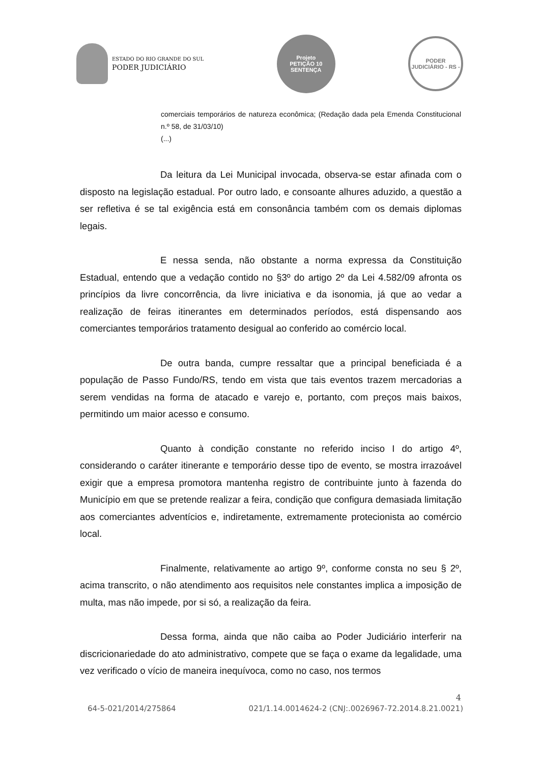ESTADO DO RIO GRANDE DO SUL
PODER JUDICIÁRIO
Projeto
PETIÇÃO 10
SENTENÇA
PODER JUDICIÁRIO - RS -
comerciais temporários de natureza econômica; (Redação dada pela Emenda Constitucional n.º 58, de 31/03/10)
(...)
Da leitura da Lei Municipal invocada, observa-se estar afinada com o disposto na legislação estadual. Por outro lado, e consoante alhures aduzido, a questão a ser refletiva é se tal exigência está em consonância também com os demais diplomas legais.
E nessa senda, não obstante a norma expressa da Constituição Estadual, entendo que a vedação contido no §3º do artigo 2º da Lei 4.582/09 afronta os princípios da livre concorrência, da livre iniciativa e da isonomia, já que ao vedar a realização de feiras itinerantes em determinados períodos, está dispensando aos comerciantes temporários tratamento desigual ao conferido ao comércio local.
De outra banda, cumpre ressaltar que a principal beneficiada é a população de Passo Fundo/RS, tendo em vista que tais eventos trazem mercadorias a serem vendidas na forma de atacado e varejo e, portanto, com preços mais baixos, permitindo um maior acesso e consumo.
Quanto à condição constante no referido inciso I do artigo 4º, considerando o caráter itinerante e temporário desse tipo de evento, se mostra irrazoável exigir que a empresa promotora mantenha registro de contribuinte junto à fazenda do Município em que se pretende realizar a feira, condição que configura demasiada limitação aos comerciantes adventícios e, indiretamente, extremamente protecionista ao comércio local.
Finalmente, relativamente ao artigo 9º, conforme consta no seu § 2º, acima transcrito, o não atendimento aos requisitos nele constantes implica a imposição de multa, mas não impede, por si só, a realização da feira.
Dessa forma, ainda que não caiba ao Poder Judiciário interferir na discricionariedade do ato administrativo, compete que se faça o exame da legalidade, uma vez verificado o vício de maneira inequívoca, como no caso, nos termos
4
64-5-021/2014/275864 021/1.14.0014624-2 (CNJ:.0026967-72.2014.8.21.0021)